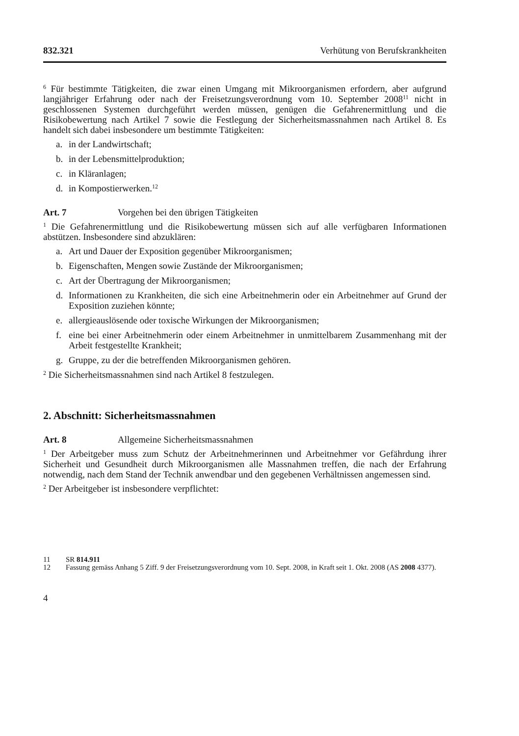832.321 Verhütung von Berufskrankheiten
<sup>6</sup> Für bestimmte Tätigkeiten, die zwar einen Umgang mit Mikroorganismen erfordern, aber aufgrund langjähriger Erfahrung oder nach der Freisetzungsverordnung vom 10. September 2008<sup>11</sup> nicht in geschlossenen Systemen durchgeführt werden müssen, genügen die Gefahrenermittlung und die Risikobewertung nach Artikel 7 sowie die Festlegung der Sicherheitsmassnahmen nach Artikel 8. Es handelt sich dabei insbesondere um bestimmte Tätigkeiten:
a. in der Landwirtschaft;
b. in der Lebensmittelproduktion;
c. in Kläranlagen;
d. in Kompostierwerken.<sup>12</sup>
Art. 7 Vorgehen bei den übrigen Tätigkeiten
<sup>1</sup> Die Gefahrenermittlung und die Risikobewertung müssen sich auf alle verfügbaren Informationen abstützen. Insbesondere sind abzuklären:
a. Art und Dauer der Exposition gegenüber Mikroorganismen;
b. Eigenschaften, Mengen sowie Zustände der Mikroorganismen;
c. Art der Übertragung der Mikroorganismen;
d. Informationen zu Krankheiten, die sich eine Arbeitnehmerin oder ein Arbeitnehmer auf Grund der Exposition zuziehen könnte;
e. allergieauslösende oder toxische Wirkungen der Mikroorganismen;
f. eine bei einer Arbeitnehmerin oder einem Arbeitnehmer in unmittelbarem Zusammenhang mit der Arbeit festgestellte Krankheit;
g. Gruppe, zu der die betreffenden Mikroorganismen gehören.
<sup>2</sup> Die Sicherheitsmassnahmen sind nach Artikel 8 festzulegen.
2. Abschnitt: Sicherheitsmassnahmen
Art. 8 Allgemeine Sicherheitsmassnahmen
<sup>1</sup> Der Arbeitgeber muss zum Schutz der Arbeitnehmerinnen und Arbeitnehmer vor Gefährdung ihrer Sicherheit und Gesundheit durch Mikroorganismen alle Massnahmen treffen, die nach der Erfahrung notwendig, nach dem Stand der Technik anwendbar und den gegebenen Verhältnissen angemessen sind.
<sup>2</sup> Der Arbeitgeber ist insbesondere verpflichtet:
11 SR 814.911
12 Fassung gemäss Anhang 5 Ziff. 9 der Freisetzungsverordnung vom 10. Sept. 2008, in Kraft seit 1. Okt. 2008 (AS 2008 4377).
4